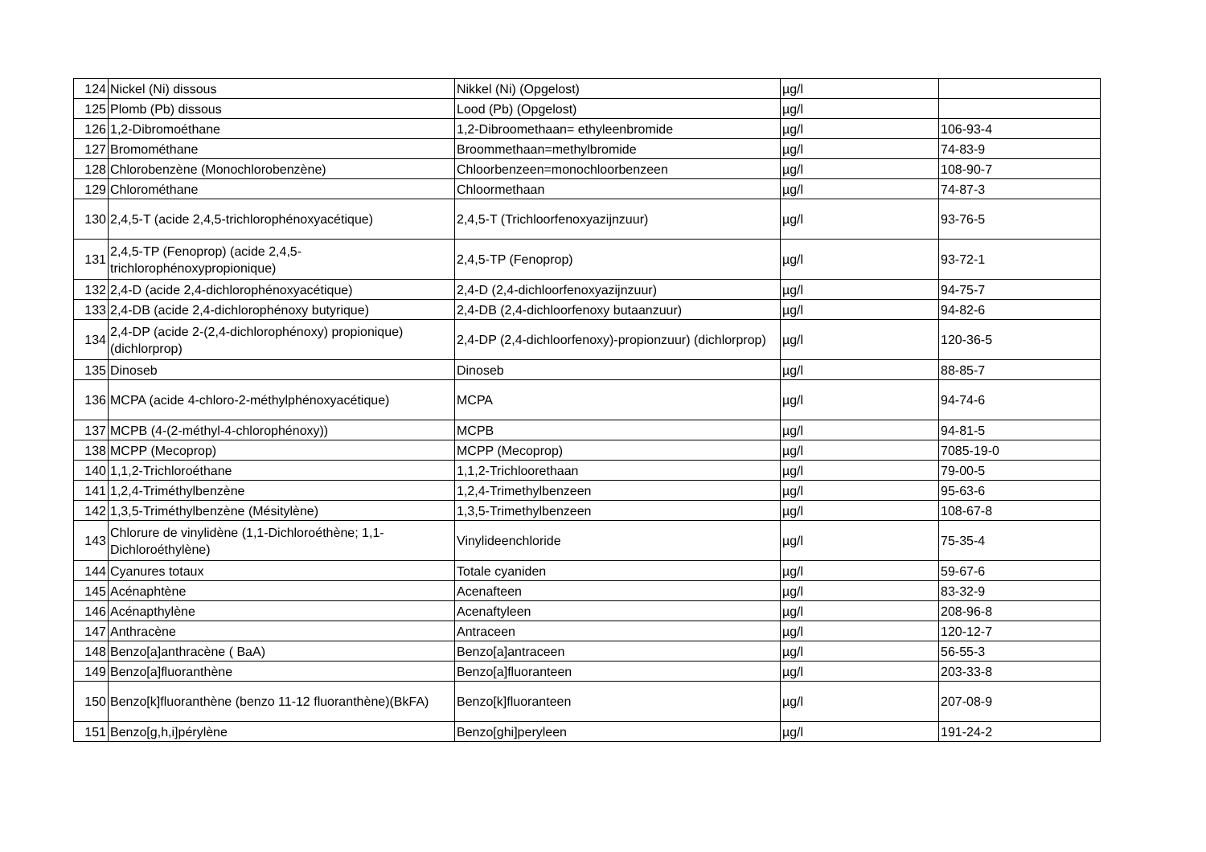| 124 | Nickel (Ni) dissous | Nikkel (Ni) (Opgelost) | µg/l | |
| 125 | Plomb (Pb) dissous | Lood (Pb) (Opgelost) | µg/l | |
| 126 | 1,2-Dibromoéthane | 1,2-Dibroomethaan= ethyleenbromide | µg/l | 106-93-4 |
| 127 | Bromométhane | Broommethaan=methylbromide | µg/l | 74-83-9 |
| 128 | Chlorobenzène (Monochlorobenzène) | Chloorbenzeen=monochloorbenzeen | µg/l | 108-90-7 |
| 129 | Chlorométhane | Chloormethaan | µg/l | 74-87-3 |
| 130 | 2,4,5-T (acide 2,4,5-trichlorophénoxyacétique) | 2,4,5-T (Trichloorfenoxyazijnzuur) | µg/l | 93-76-5 |
| 131 | 2,4,5-TP (Fenoprop) (acide 2,4,5-trichlorophénoxypropionique) | 2,4,5-TP (Fenoprop) | µg/l | 93-72-1 |
| 132 | 2,4-D (acide 2,4-dichlorophénoxyacétique) | 2,4-D (2,4-dichloorfenoxyazijnzuur) | µg/l | 94-75-7 |
| 133 | 2,4-DB (acide 2,4-dichlorophénoxy butyrique) | 2,4-DB (2,4-dichloorfenoxy butaanzuur) | µg/l | 94-82-6 |
| 134 | 2,4-DP (acide 2-(2,4-dichlorophénoxy) propionique) (dichlorprop) | 2,4-DP (2,4-dichloorfenoxy)-propionzuur) (dichlorprop) | µg/l | 120-36-5 |
| 135 | Dinoseb | Dinoseb | µg/l | 88-85-7 |
| 136 | MCPA (acide 4-chloro-2-méthylphénoxyacétique) | MCPA | µg/l | 94-74-6 |
| 137 | MCPB (4-(2-méthyl-4-chlorophénoxy)) | MCPB | µg/l | 94-81-5 |
| 138 | MCPP (Mecoprop) | MCPP (Mecoprop) | µg/l | 7085-19-0 |
| 140 | 1,1,2-Trichloroéthane | 1,1,2-Trichloorethaan | µg/l | 79-00-5 |
| 141 | 1,2,4-Triméthylbenzène | 1,2,4-Trimethylbenzeen | µg/l | 95-63-6 |
| 142 | 1,3,5-Triméthylbenzène (Mésitylène) | 1,3,5-Trimethylbenzeen | µg/l | 108-67-8 |
| 143 | Chlorure de vinylidène (1,1-Dichloroéthène; 1,1-Dichloroéthylène) | Vinylideenchloride | µg/l | 75-35-4 |
| 144 | Cyanures totaux | Totale cyaniden | µg/l | 59-67-6 |
| 145 | Acénaphtène | Acenafteen | µg/l | 83-32-9 |
| 146 | Acénapthylène | Acenaftyleen | µg/l | 208-96-8 |
| 147 | Anthracène | Antraceen | µg/l | 120-12-7 |
| 148 | Benzo[a]anthracène ( BaA) | Benzo[a]antraceen | µg/l | 56-55-3 |
| 149 | Benzo[a]fluoranthène | Benzo[a]fluoranteen | µg/l | 203-33-8 |
| 150 | Benzo[k]fluoranthène (benzo 11-12 fluoranthène)(BkFA) | Benzo[k]fluoranteen | µg/l | 207-08-9 |
| 151 | Benzo[g,h,i]pérylène | Benzo[ghi]peryleen | µg/l | 191-24-2 |